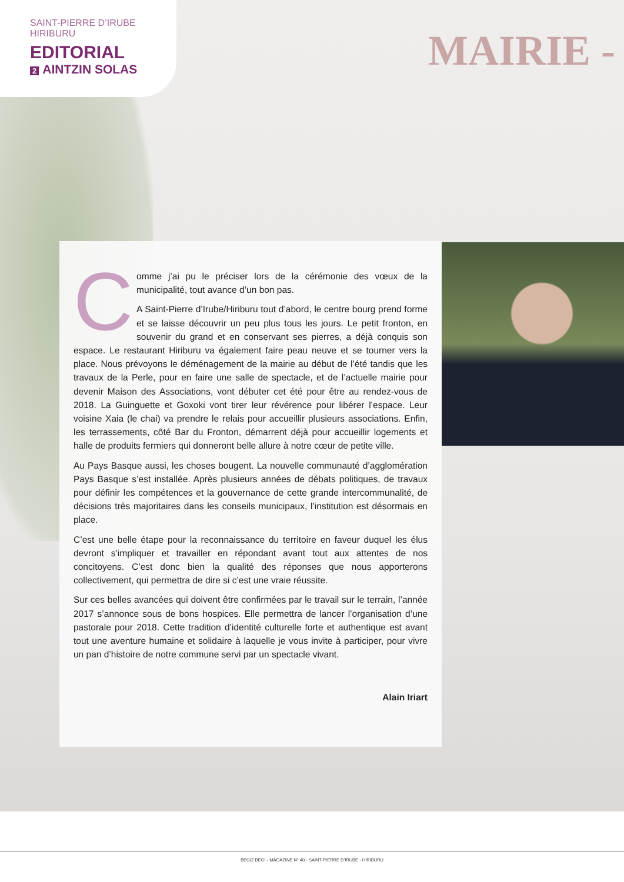MAIRIE -
SAINT-PIERRE D’IRUBE
HIRIBURU
EDITORIAL
2 AINTZIN SOLAS
Comme j’ai pu le préciser lors de la cérémonie des vœux de la municipalité, tout avance d’un bon pas.
A Saint-Pierre d’Irube/Hiriburu tout d’abord, le centre bourg prend forme et se laisse découvrir un peu plus tous les jours. Le petit fronton, en souvenir du grand et en conservant ses pierres, a déjà conquis son espace. Le restaurant Hiriburu va également faire peau neuve et se tourner vers la place. Nous prévoyons le déménagement de la mairie au début de l’été tandis que les travaux de la Perle, pour en faire une salle de spectacle, et de l’actuelle mairie pour devenir Maison des Associations, vont débuter cet été pour être au rendez-vous de 2018. La Guinguette et Goxoki vont tirer leur révérence pour libérer l’espace. Leur voisine Xaia (le chai) va prendre le relais pour accueillir plusieurs associations. Enfin, les terrassements, côté Bar du Fronton, démarrent déjà pour accueillir logements et halle de produits fermiers qui donneront belle allure à notre cœur de petite ville.
Au Pays Basque aussi, les choses bougent. La nouvelle communauté d’agglomération Pays Basque s’est installée. Après plusieurs années de débats politiques, de travaux pour définir les compétences et la gouvernance de cette grande intercommunalité, de décisions très majoritaires dans les conseils municipaux, l’institution est désormais en place.
C’est une belle étape pour la reconnaissance du territoire en faveur duquel les élus devront s’impliquer et travailler en répondant avant tout aux attentes de nos concitoyens. C’est donc bien la qualité des réponses que nous apporterons collectivement, qui permettra de dire si c’est une vraie réussite.
Sur ces belles avancées qui doivent être confirmées par le travail sur le terrain, l’année 2017 s’annonce sous de bons hospices. Elle permettra de lancer l’organisation d’une pastorale pour 2018. Cette tradition d’identité culturelle forte et authentique est avant tout une aventure humaine et solidaire à laquelle je vous invite à participer, pour vivre un pan d’histoire de notre commune servi par un spectacle vivant.
Alain Iriart
BEGIZ BEGI - MAGAZINE N° 40 - SAINT-PIERRE D’IRUBE - HIRIBURU